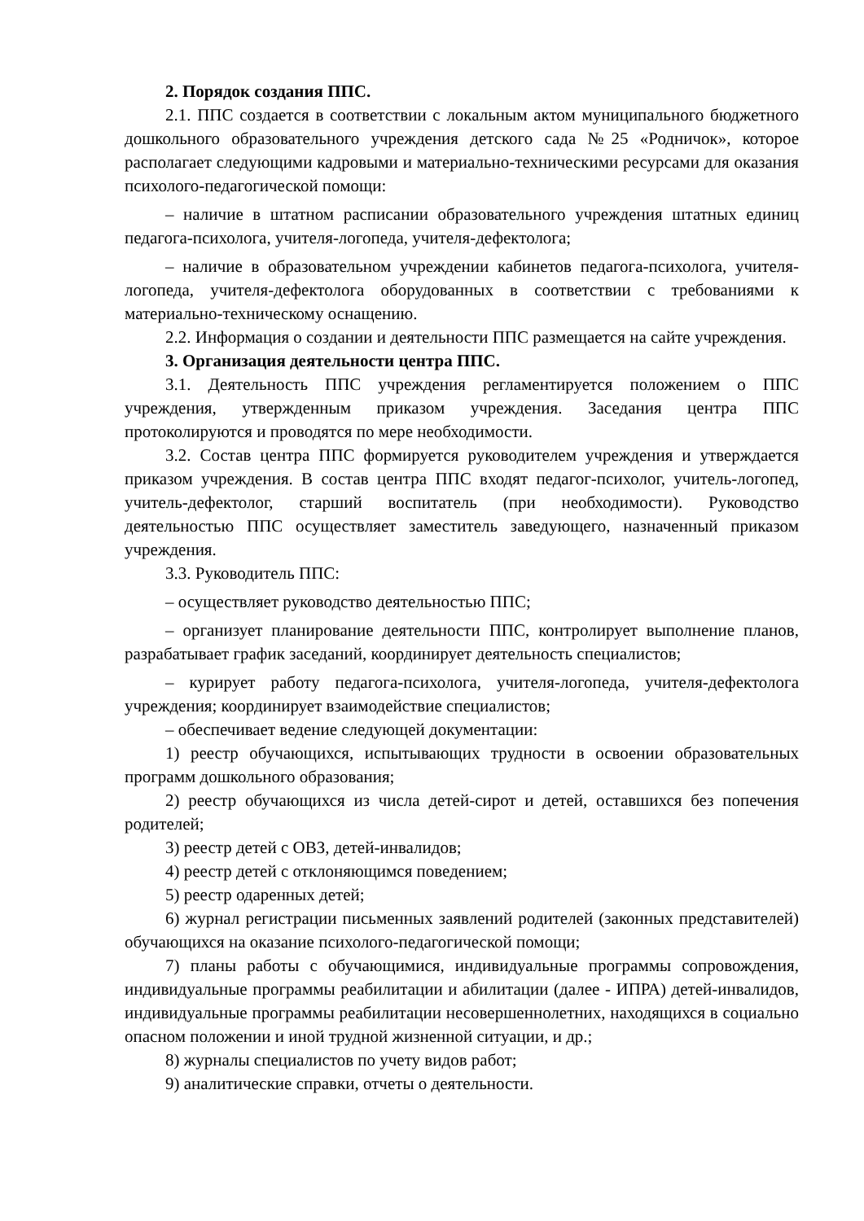2. Порядок создания ППС.
2.1. ППС создается в соответствии с локальным актом муниципального бюджетного дошкольного образовательного учреждения детского сада №25 «Родничок», которое располагает следующими кадровыми и материально-техническими ресурсами для оказания психолого-педагогической помощи:
– наличие в штатном расписании образовательного учреждения штатных единиц педагога-психолога, учителя-логопеда, учителя-дефектолога;
– наличие в образовательном учреждении кабинетов педагога-психолога, учителя-логопеда, учителя-дефектолога оборудованных в соответствии с требованиями к материально-техническому оснащению.
2.2. Информация о создании и деятельности ППС размещается на сайте учреждения.
3. Организация деятельности центра ППС.
3.1. Деятельность ППС учреждения регламентируется положением о ППС учреждения, утвержденным приказом учреждения. Заседания центра ППС протоколируются и проводятся по мере необходимости.
3.2. Состав центра ППС формируется руководителем учреждения и утверждается приказом учреждения. В состав центра ППС входят педагог-психолог, учитель-логопед, учитель-дефектолог, старший воспитатель (при необходимости). Руководство деятельностью ППС осуществляет заместитель заведующего, назначенный приказом учреждения.
3.3. Руководитель ППС:
– осуществляет руководство деятельностью ППС;
– организует планирование деятельности ППС, контролирует выполнение планов, разрабатывает график заседаний, координирует деятельность специалистов;
– курирует работу педагога-психолога, учителя-логопеда, учителя-дефектолога учреждения; координирует взаимодействие специалистов;
– обеспечивает ведение следующей документации:
1) реестр обучающихся, испытывающих трудности в освоении образовательных программ дошкольного образования;
2) реестр обучающихся из числа детей-сирот и детей, оставшихся без попечения родителей;
3) реестр детей с ОВЗ, детей-инвалидов;
4) реестр детей с отклоняющимся поведением;
5) реестр одаренных детей;
6) журнал регистрации письменных заявлений родителей (законных представителей) обучающихся на оказание психолого-педагогической помощи;
7) планы работы с обучающимися, индивидуальные программы сопровождения, индивидуальные программы реабилитации и абилитации (далее - ИПРА) детей-инвалидов, индивидуальные программы реабилитации несовершеннолетних, находящихся в социально опасном положении и иной трудной жизненной ситуации, и др.;
8) журналы специалистов по учету видов работ;
9) аналитические справки, отчеты о деятельности.